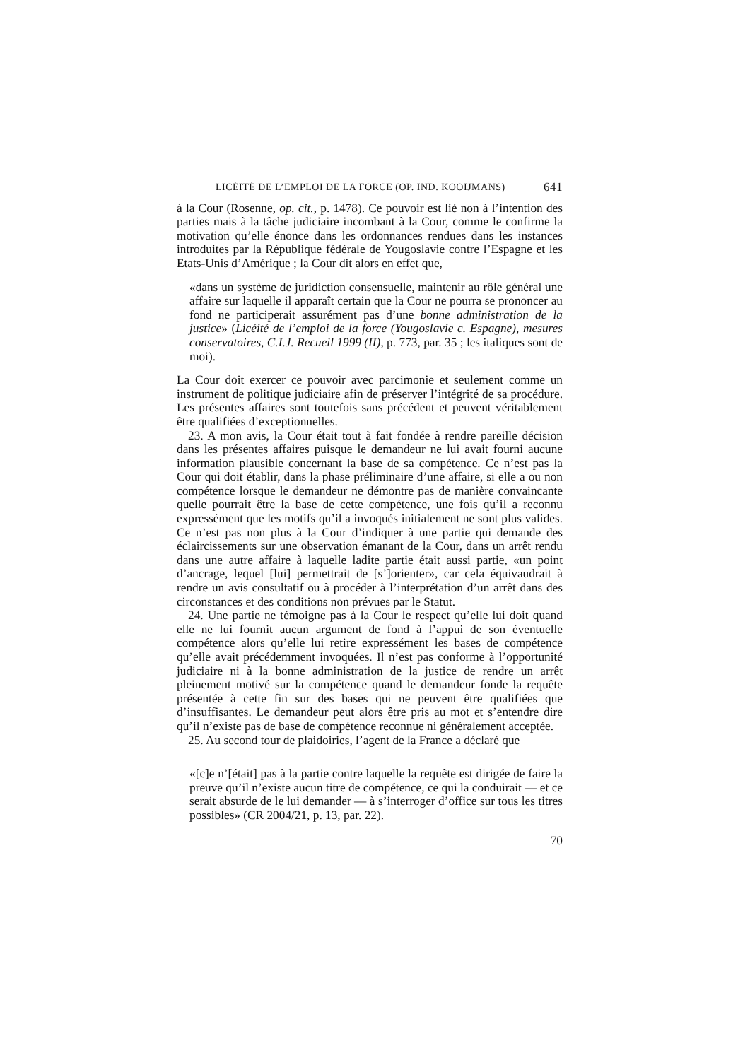LICÉITÉ DE L’EMPLOI DE LA FORCE (OP. IND. KOOIJMANS) 641
à la Cour (Rosenne, op. cit., p. 1478). Ce pouvoir est lié non à l’intention des parties mais à la tâche judiciaire incombant à la Cour, comme le confirme la motivation qu’elle énonce dans les ordonnances rendues dans les instances introduites par la République fédérale de Yougoslavie contre l’Espagne et les Etats-Unis d’Amérique ; la Cour dit alors en effet que,
«dans un système de juridiction consensuelle, maintenir au rôle général une affaire sur laquelle il apparaît certain que la Cour ne pourra se prononcer au fond ne participerait assurément pas d’une bonne administration de la justice» (Licéité de l’emploi de la force (Yougoslavie c. Espagne), mesures conservatoires, C.I.J. Recueil 1999 (II), p. 773, par. 35 ; les italiques sont de moi).
La Cour doit exercer ce pouvoir avec parcimonie et seulement comme un instrument de politique judiciaire afin de préserver l’intégrité de sa procédure. Les présentes affaires sont toutefois sans précédent et peuvent véritablement être qualifiées d’exceptionnelles.
23. A mon avis, la Cour était tout à fait fondée à rendre pareille décision dans les présentes affaires puisque le demandeur ne lui avait fourni aucune information plausible concernant la base de sa compétence. Ce n’est pas la Cour qui doit établir, dans la phase préliminaire d’une affaire, si elle a ou non compétence lorsque le demandeur ne démontre pas de manière convaincante quelle pourrait être la base de cette compétence, une fois qu’il a reconnu expressément que les motifs qu’il a invoqués initialement ne sont plus valides. Ce n’est pas non plus à la Cour d’indiquer à une partie qui demande des éclaircissements sur une observation émanant de la Cour, dans un arrêt rendu dans une autre affaire à laquelle ladite partie était aussi partie, «un point d’ancrage, lequel [lui] permettrait de [s’]orienter», car cela équivaudrait à rendre un avis consultatif ou à procéder à l’interprétation d’un arrêt dans des circonstances et des conditions non prévues par le Statut.
24. Une partie ne témoigne pas à la Cour le respect qu’elle lui doit quand elle ne lui fournit aucun argument de fond à l’appui de son éventuelle compétence alors qu’elle lui retire expressément les bases de compétence qu’elle avait précédemment invoquées. Il n’est pas conforme à l’opportunité judiciaire ni à la bonne administration de la justice de rendre un arrêt pleinement motivé sur la compétence quand le demandeur fonde la requête présentée à cette fin sur des bases qui ne peuvent être qualifiées que d’insuffisantes. Le demandeur peut alors être pris au mot et s’entendre dire qu’il n’existe pas de base de compétence reconnue ni généralement acceptée.
25. Au second tour de plaidoiries, l’agent de la France a déclaré que
«[c]e n’[était] pas à la partie contre laquelle la requête est dirigée de faire la preuve qu’il n’existe aucun titre de compétence, ce qui la conduirait — et ce serait absurde de le lui demander — à s’interroger d’office sur tous les titres possibles» (CR 2004/21, p. 13, par. 22).
70